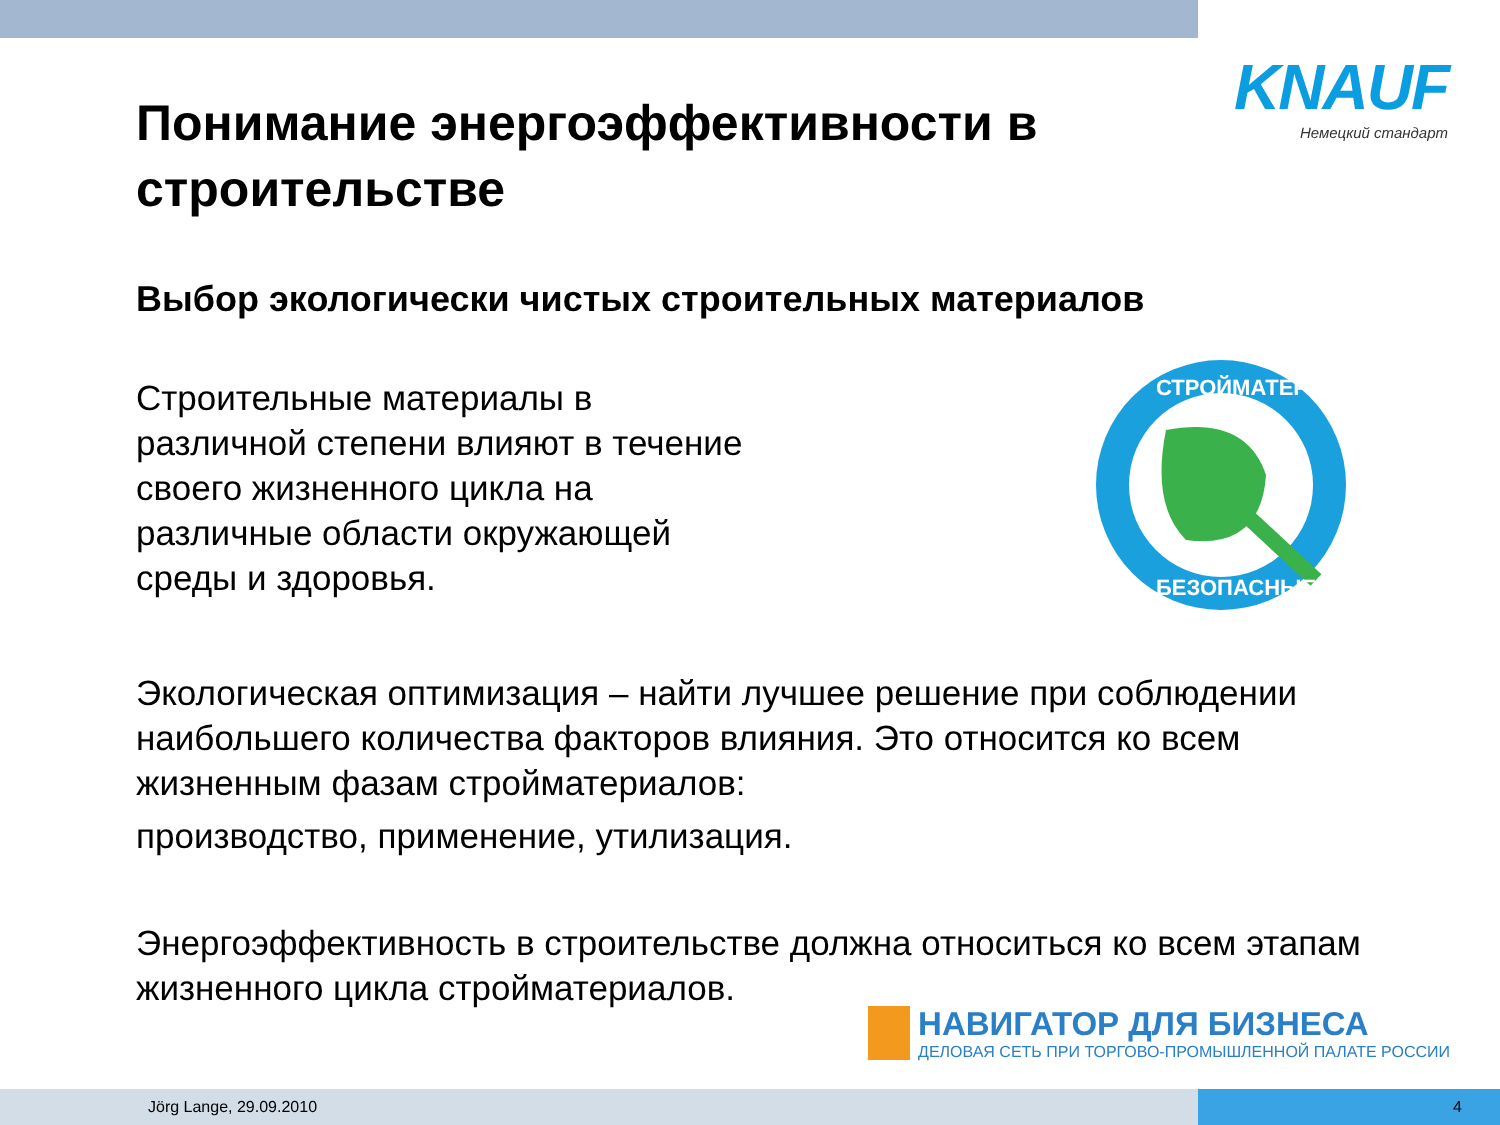KNAUF
Немецкий стандарт
Понимание энергоэффективности в строительстве
Выбор экологически чистых строительных материалов
Строительные материалы в
различной степени влияют в течение
своего жизненного цикла на
различные области окружающей
среды и здоровья.
СТРОЙМАТЕРИАЛЫ
БЕЗОПАСНЫЕ
Экологическая оптимизация – найти лучшее решение при соблюдении наибольшего количества факторов влияния. Это относится ко всем жизненным фазам стройматериалов:
производство, применение, утилизация.
Энергоэффективность в строительстве должна относиться ко всем этапам жизненного цикла стройматериалов.
НАВИГАТОР ДЛЯ БИЗНЕСА
ДЕЛОВАЯ СЕТЬ ПРИ ТОРГОВО-ПРОМЫШЛЕННОЙ ПАЛАТЕ РОССИИ
Jörg Lange, 29.09.2010
4